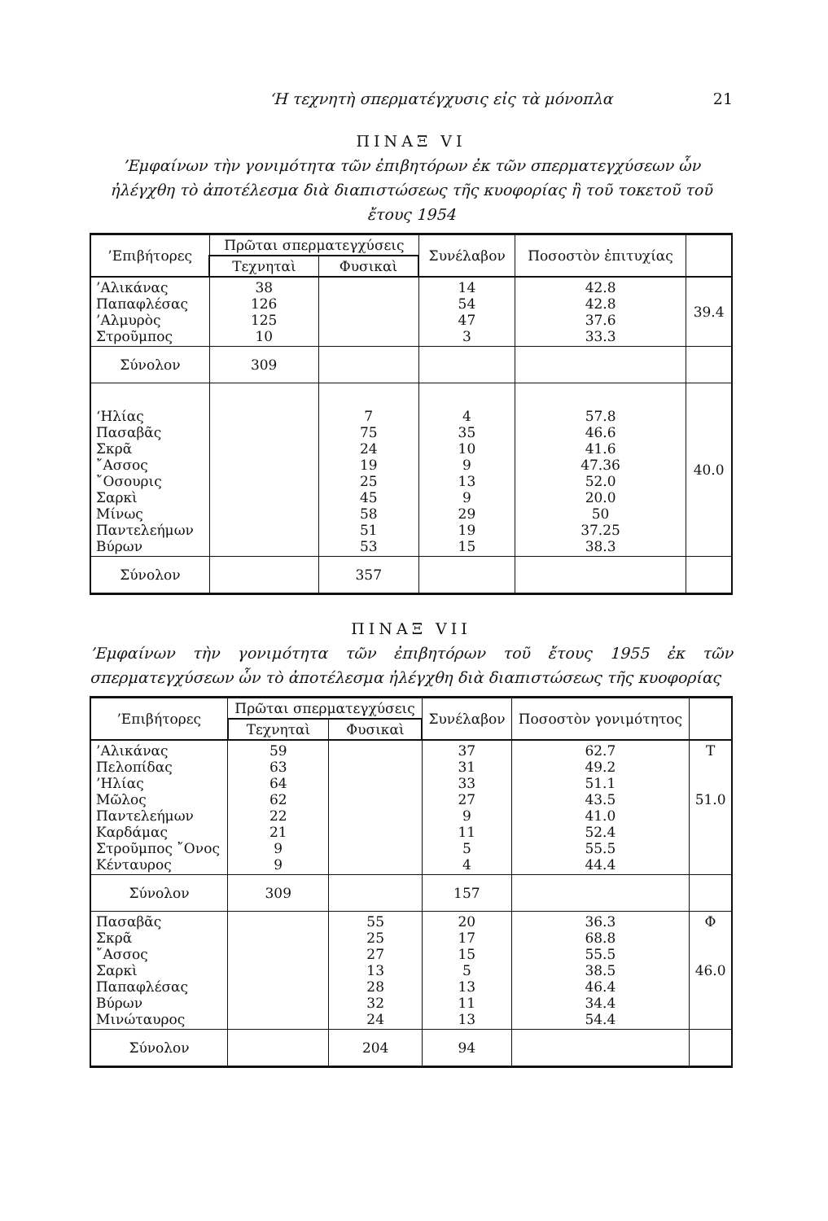‘Η τεχνητὴ σπερματέγχυσις εἰς τὰ μόνοπλα 21
ΠΙΝΑΞ VI
’Εμφαίνων τὴν γονιμότητα τῶν ἐπιβητόρων ἐκ τῶν σπερματεγχύσεων ὧν ἠλέγχθη τὸ ἀποτέλεσμα διὰ διαπιστώσεως τῆς κυοφορίας ἢ τοῦ τοκετοῦ τοῦ ἔτους 1954
| ’Επιβήτορες | Πρῶται σπερματεγχύσεις | | Συνέλαβον | Ποσοστὸν ἐπιτυχίας | |
| --- | --- | --- | --- | --- | --- |
| | Τεχνηταὶ | Φυσικαὶ | | | |
| ’Αλικάνας Παπαφλέσας ’Αλμυρὸς Στροῦμπος | 38 126 125 10 | | 14 54 47 3 | 42.8 42.8 37.6 33.3 | 39.4 |
| Σύνολον | 309 | | | | |
| ‘Ηλίας Πασαβᾶς Σκρᾶ ῎Ασσος ῎Οσουρις Σαρκὶ Μίνως Παντελεήμων Βύρων | | 7 75 24 19 25 45 58 51 53 | 4 35 10 9 13 9 29 19 15 | 57.8 46.6 41.6 47.36 52.0 20.0 50 37.25 38.3 | 40.0 |
| Σύνολον | | 357 | | | |
ΠΙΝΑΞ VII
’Εμφαίνων τὴν γονιμότητα τῶν ἐπιβητόρων τοῦ ἔτους 1955 ἐκ τῶν σπερματεγχύσεων ὧν τὸ ἀποτέλεσμα ἠλέγχθη διὰ διαπιστώσεως τῆς κυοφορίας
| ’Επιβήτορες | Πρῶται σπερματεγχύσεις | | Συνέλαβον | Ποσοστὸν γονιμότητος | |
| --- | --- | --- | --- | --- | --- |
| | Τεχνηταὶ | Φυσικαὶ | | | |
| ’Αλικάνας Πελοπίδας ’Ηλίας Μῶλος Παντελεήμων Καρδάμας Στροῦμπος ῎Ονος Κένταυρος | 59 63 64 62 22 21 9 9 | | 37 31 33 27 9 11 5 4 | 62.7 49.2 51.1 43.5 41.0 52.4 55.5 44.4 | T 51.0 |
| Σύνολον | 309 | | 157 | | |
| Πασαβᾶς Σκρᾶ ῎Ασσος Σαρκὶ Παπαφλέσας Βύρων Μινώταυρος | | 55 25 27 13 28 32 24 | 20 17 15 5 13 11 13 | 36.3 68.8 55.5 38.5 46.4 34.4 54.4 | Φ 46.0 |
| Σύνολον | | 204 | 94 | | |